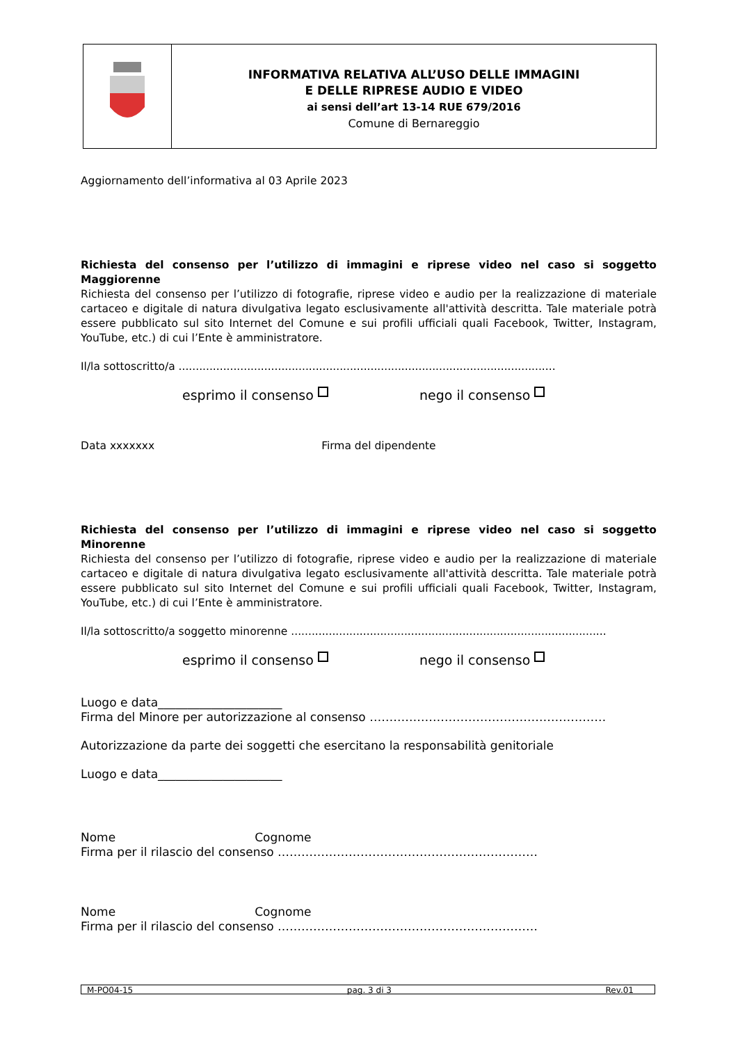INFORMATIVA RELATIVA ALL’USO DELLE IMMAGINI
E DELLE RIPRESE AUDIO E VIDEO
ai sensi dell’art 13-14 RUE 679/2016
Comune di Bernareggio
Aggiornamento dell’informativa al 03 Aprile 2023
Richiesta del consenso per l’utilizzo di immagini e riprese video nel caso si soggetto Maggiorenne
Richiesta del consenso per l’utilizzo di fotografie, riprese video e audio per la realizzazione di materiale cartaceo e digitale di natura divulgativa legato esclusivamente all'attività descritta. Tale materiale potrà essere pubblicato sul sito Internet del Comune e sui profili ufficiali quali Facebook, Twitter, Instagram, YouTube, etc.) di cui l’Ente è amministratore.
Il/la sottoscritto/a ..............................................................................................................
esprimo il consenso nego il consenso
Data xxxxxxx Firma del dipendente
Richiesta del consenso per l’utilizzo di immagini e riprese video nel caso si soggetto Minorenne
Richiesta del consenso per l’utilizzo di fotografie, riprese video e audio per la realizzazione di materiale cartaceo e digitale di natura divulgativa legato esclusivamente all'attività descritta. Tale materiale potrà essere pubblicato sul sito Internet del Comune e sui profili ufficiali quali Facebook, Twitter, Instagram, YouTube, etc.) di cui l’Ente è amministratore.
Il/la sottoscritto/a soggetto minorenne ............................................................................................
esprimo il consenso nego il consenso
Luogo e data_____________________
Firma del Minore per autorizzazione al consenso ……………………………………………………
Autorizzazione da parte dei soggetti che esercitano la responsabilità genitoriale
Luogo e data_____________________
Nome Cognome
Firma per il rilascio del consenso …………………………………………………………
Nome Cognome
Firma per il rilascio del consenso …………………………………………………………
M-PO04-15 pag. 3 di 3 Rev.01